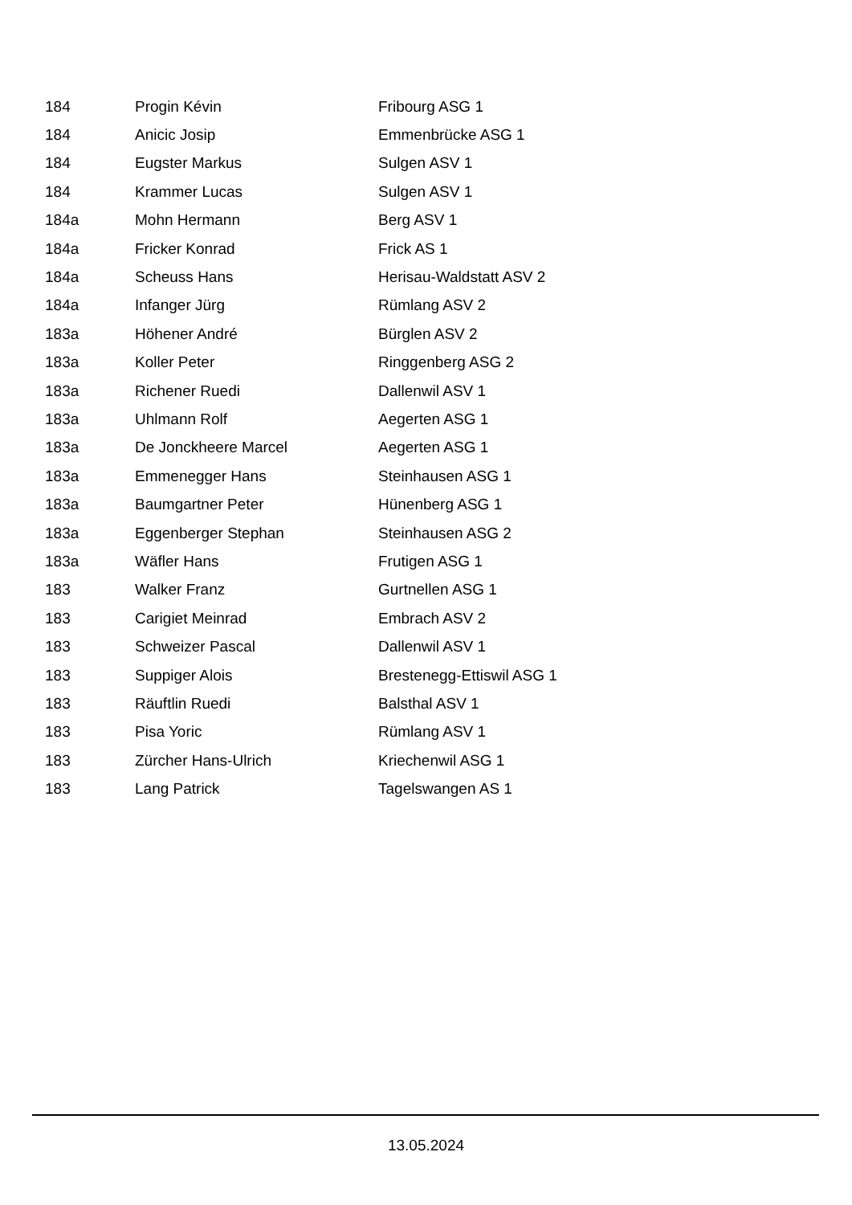| 184 | Progin Kévin | Fribourg ASG 1 |
| 184 | Anicic Josip | Emmenbrücke ASG 1 |
| 184 | Eugster Markus | Sulgen ASV 1 |
| 184 | Krammer Lucas | Sulgen ASV 1 |
| 184a | Mohn Hermann | Berg ASV 1 |
| 184a | Fricker Konrad | Frick AS 1 |
| 184a | Scheuss Hans | Herisau-Waldstatt ASV 2 |
| 184a | Infanger Jürg | Rümlang ASV 2 |
| 183a | Höhener André | Bürglen ASV 2 |
| 183a | Koller Peter | Ringgenberg ASG 2 |
| 183a | Richener Ruedi | Dallenwil ASV 1 |
| 183a | Uhlmann Rolf | Aegerten ASG 1 |
| 183a | De Jonckheere Marcel | Aegerten ASG 1 |
| 183a | Emmenegger Hans | Steinhausen ASG 1 |
| 183a | Baumgartner Peter | Hünenberg ASG 1 |
| 183a | Eggenberger Stephan | Steinhausen ASG 2 |
| 183a | Wäfler Hans | Frutigen ASG 1 |
| 183 | Walker Franz | Gurtnellen ASG 1 |
| 183 | Carigiet Meinrad | Embrach ASV 2 |
| 183 | Schweizer Pascal | Dallenwil ASV 1 |
| 183 | Suppiger Alois | Brestenegg-Ettiswil ASG 1 |
| 183 | Räuftlin Ruedi | Balsthal ASV 1 |
| 183 | Pisa Yoric | Rümlang ASV 1 |
| 183 | Zürcher Hans-Ulrich | Kriechenwil ASG 1 |
| 183 | Lang Patrick | Tagelswangen AS 1 |
13.05.2024